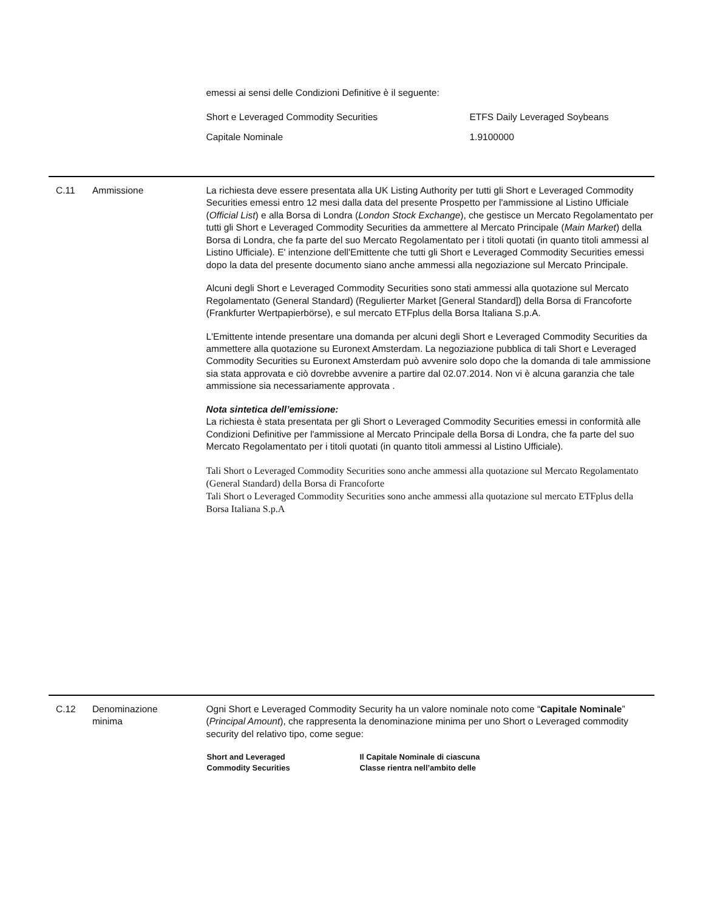emessi ai sensi delle Condizioni Definitive è il seguente:
| Short e Leveraged Commodity Securities | ETFS Daily Leveraged Soybeans |
| Capitale Nominale | 1.9100000 |
C.11 Ammissione La richiesta deve essere presentata alla UK Listing Authority per tutti gli Short e Leveraged Commodity Securities emessi entro 12 mesi dalla data del presente Prospetto per l'ammissione al Listino Ufficiale (Official List) e alla Borsa di Londra (London Stock Exchange), che gestisce un Mercato Regolamentato per tutti gli Short e Leveraged Commodity Securities da ammettere al Mercato Principale (Main Market) della Borsa di Londra, che fa parte del suo Mercato Regolamentato per i titoli quotati (in quanto titoli ammessi al Listino Ufficiale). E' intenzione dell'Emittente che tutti gli Short e Leveraged Commodity Securities emessi dopo la data del presente documento siano anche ammessi alla negoziazione sul Mercato Principale.
Alcuni degli Short e Leveraged Commodity Securities sono stati ammessi alla quotazione sul Mercato Regolamentato (General Standard) (Regulierter Market [General Standard]) della Borsa di Francoforte (Frankfurter Wertpapierbörse), e sul mercato ETFplus della Borsa Italiana S.p.A.
L'Emittente intende presentare una domanda per alcuni degli Short e Leveraged Commodity Securities da ammettere alla quotazione su Euronext Amsterdam. La negoziazione pubblica di tali Short e Leveraged Commodity Securities su Euronext Amsterdam può avvenire solo dopo che la domanda di tale ammissione sia stata approvata e ciò dovrebbe avvenire a partire dal 02.07.2014. Non vi è alcuna garanzia che tale ammissione sia necessariamente approvata .
Nota sintetica dell’emissione:
La richiesta è stata presentata per gli Short o Leveraged Commodity Securities emessi in conformità alle Condizioni Definitive per l'ammissione al Mercato Principale della Borsa di Londra, che fa parte del suo Mercato Regolamentato per i titoli quotati (in quanto titoli ammessi al Listino Ufficiale).
Tali Short o Leveraged Commodity Securities sono anche ammessi alla quotazione sul Mercato Regolamentato (General Standard) della Borsa di Francoforte
Tali Short o Leveraged Commodity Securities sono anche ammessi alla quotazione sul mercato ETFplus della Borsa Italiana S.p.A
C.12 Denominazione
minima
Ogni Short e Leveraged Commodity Security ha un valore nominale noto come “Capitale Nominale” (Principal Amount), che rappresenta la denominazione minima per uno Short o Leveraged commodity security del relativo tipo, come segue:
| Short and Leveraged Commodity Securities | Il Capitale Nominale di ciascuna Classe rientra nell’ambito delle |
| --- | --- |